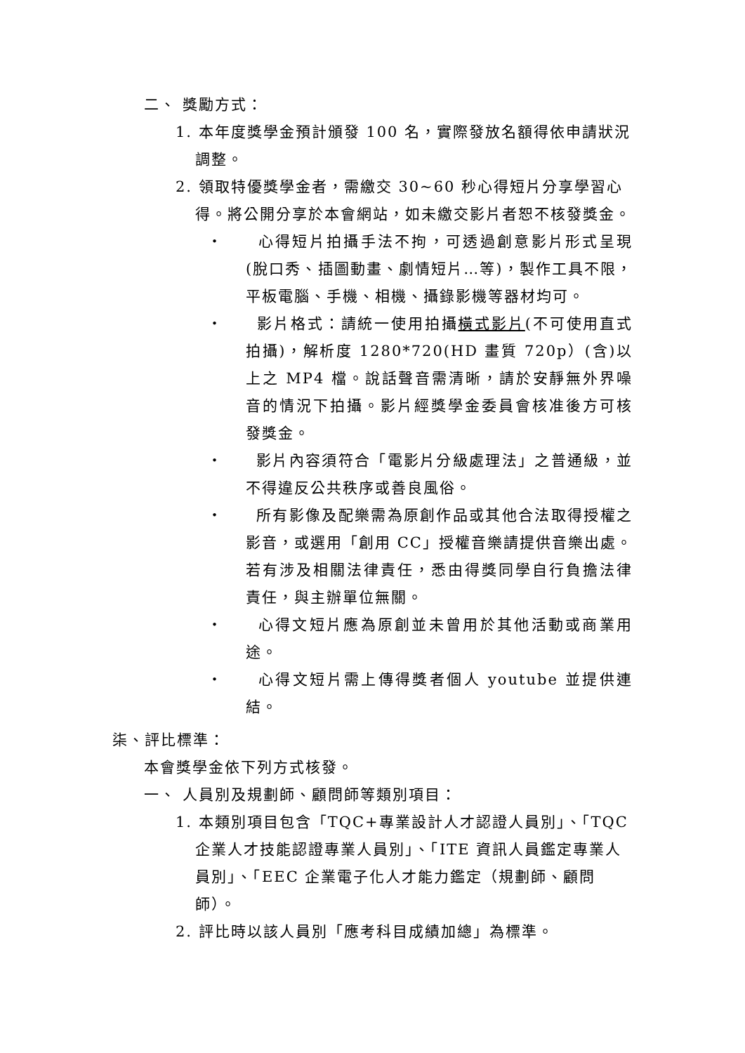二、 獎勵方式：
1. 本年度獎學金預計頒發 100 名，實際發放名額得依申請狀況調整。
2. 領取特優獎學金者，需繳交 30~60 秒心得短片分享學習心得。將公開分享於本會網站，如未繳交影片者恕不核發獎金。
‧　　心得短片拍攝手法不拘，可透過創意影片形式呈現(脫口秀、插圖動畫、劇情短片…等)，製作工具不限，平板電腦、手機、相機、攝錄影機等器材均可。
‧　　影片格式：請統一使用拍攝橫式影片(不可使用直式拍攝)，解析度 1280*720(HD 畫質 720p）(含)以上之 MP4 檔。說話聲音需清晰，請於安靜無外界噪音的情況下拍攝。影片經獎學金委員會核准後方可核發獎金。
‧　　影片內容須符合「電影片分級處理法」之普通級，並不得違反公共秩序或善良風俗。
‧　　所有影像及配樂需為原創作品或其他合法取得授權之影音，或選用「創用 CC」授權音樂請提供音樂出處。若有涉及相關法律責任，悉由得獎同學自行負擔法律責任，與主辦單位無關。
‧　　心得文短片應為原創並未曾用於其他活動或商業用途。
‧　　心得文短片需上傳得獎者個人 youtube 並提供連結。
柒、評比標準：
本會獎學金依下列方式核發。
一、 人員別及規劃師、顧問師等類別項目：
1. 本類別項目包含「TQC+專業設計人才認證人員別」、「TQC 企業人才技能認證專業人員別」、「ITE 資訊人員鑑定專業人員別」、「EEC 企業電子化人才能力鑑定（規劃師、顧問師）。
2. 評比時以該人員別「應考科目成績加總」為標準。